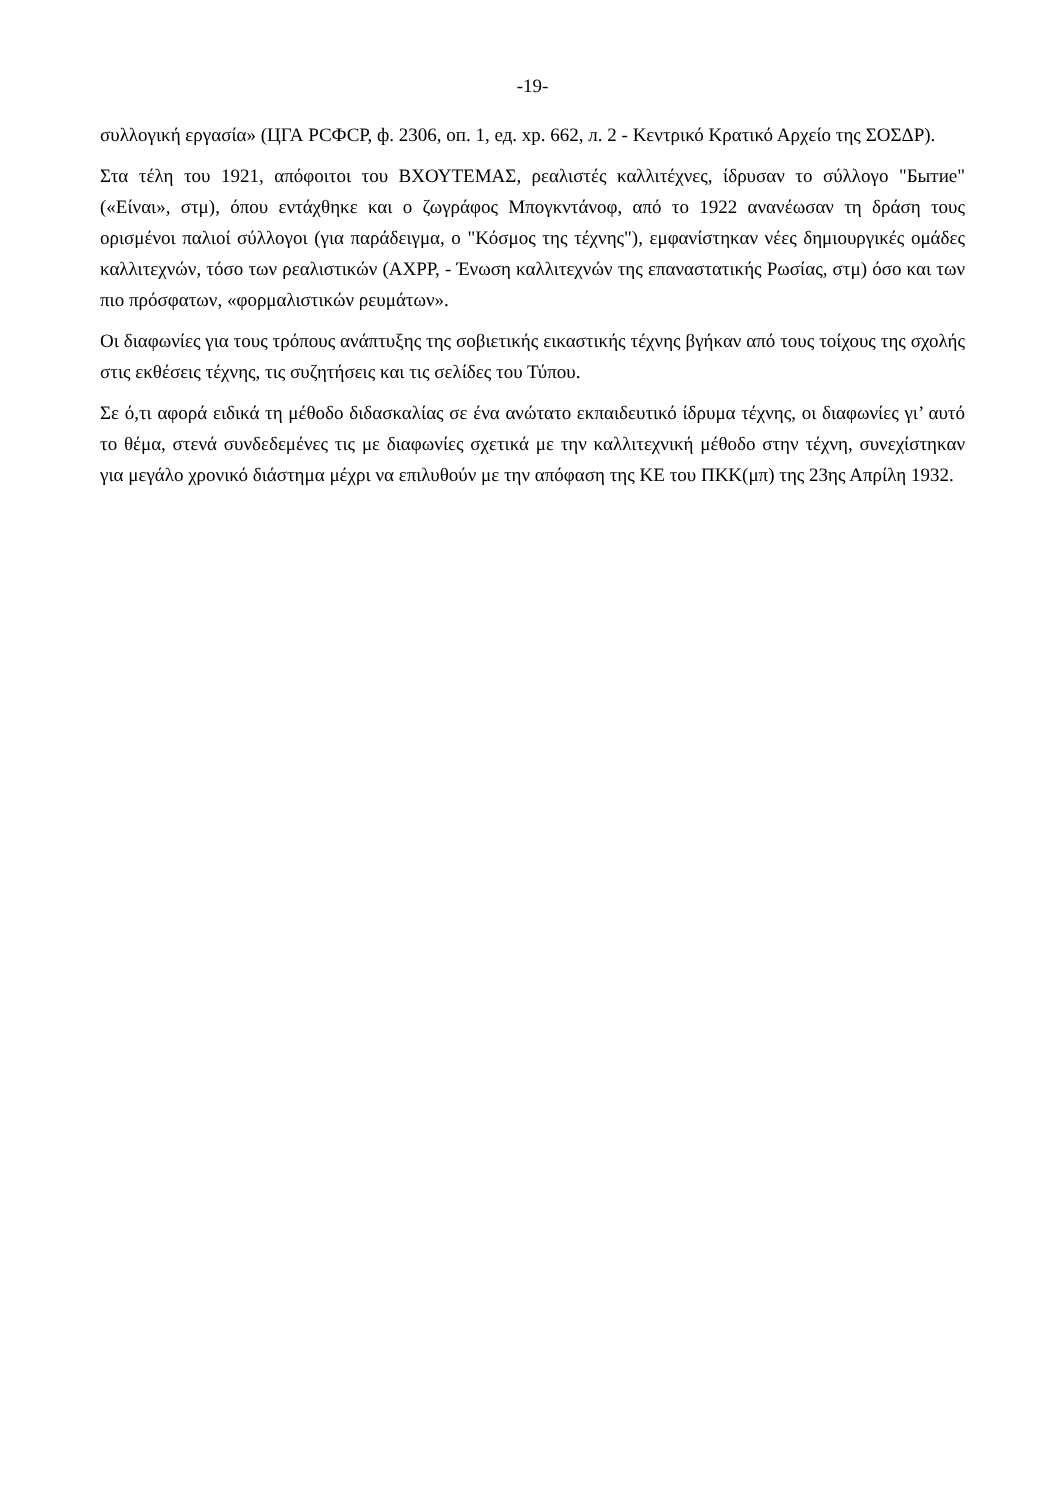-19-
συλλογική εργασία» (ЦГА РСФСР, ф. 2306, оп. 1, ед. хр. 662, л. 2 - Κεντρικό Κρατικό Αρχείο της ΣΟΣΔΡ).
Στα τέλη του 1921, απόφοιτοι του ΒΧΟΥΤΕΜΑΣ, ρεαλιστές καλλιτέχνες, ίδρυσαν το σύλλογο "Бытие" («Είναι», στμ), όπου εντάχθηκε και ο ζωγράφος Μπογκντάνοφ, από το 1922 ανανέωσαν τη δράση τους ορισμένοι παλιοί σύλλογοι (για παράδειγμα, ο "Κόσμος της τέχνης"), εμφανίστηκαν νέες δημιουργικές ομάδες καλλιτεχνών, τόσο των ρεαλιστικών (АХРР, - Ένωση καλλιτεχνών της επαναστατικής Ρωσίας, στμ) όσο και των πιο πρόσφατων, «φορμαλιστικών ρευμάτων».
Οι διαφωνίες για τους τρόπους ανάπτυξης της σοβιετικής εικαστικής τέχνης βγήκαν από τους τοίχους της σχολής στις εκθέσεις τέχνης, τις συζητήσεις και τις σελίδες του Τύπου.
Σε ό,τι αφορά ειδικά τη μέθοδο διδασκαλίας σε ένα ανώτατο εκπαιδευτικό ίδρυμα τέχνης, οι διαφωνίες γι’ αυτό το θέμα, στενά συνδεδεμένες τις με διαφωνίες σχετικά με την καλλιτεχνική μέθοδο στην τέχνη, συνεχίστηκαν για μεγάλο χρονικό διάστημα μέχρι να επιλυθούν με την απόφαση της ΚΕ του ΠΚΚ(μπ) της 23ης Απρίλη 1932.